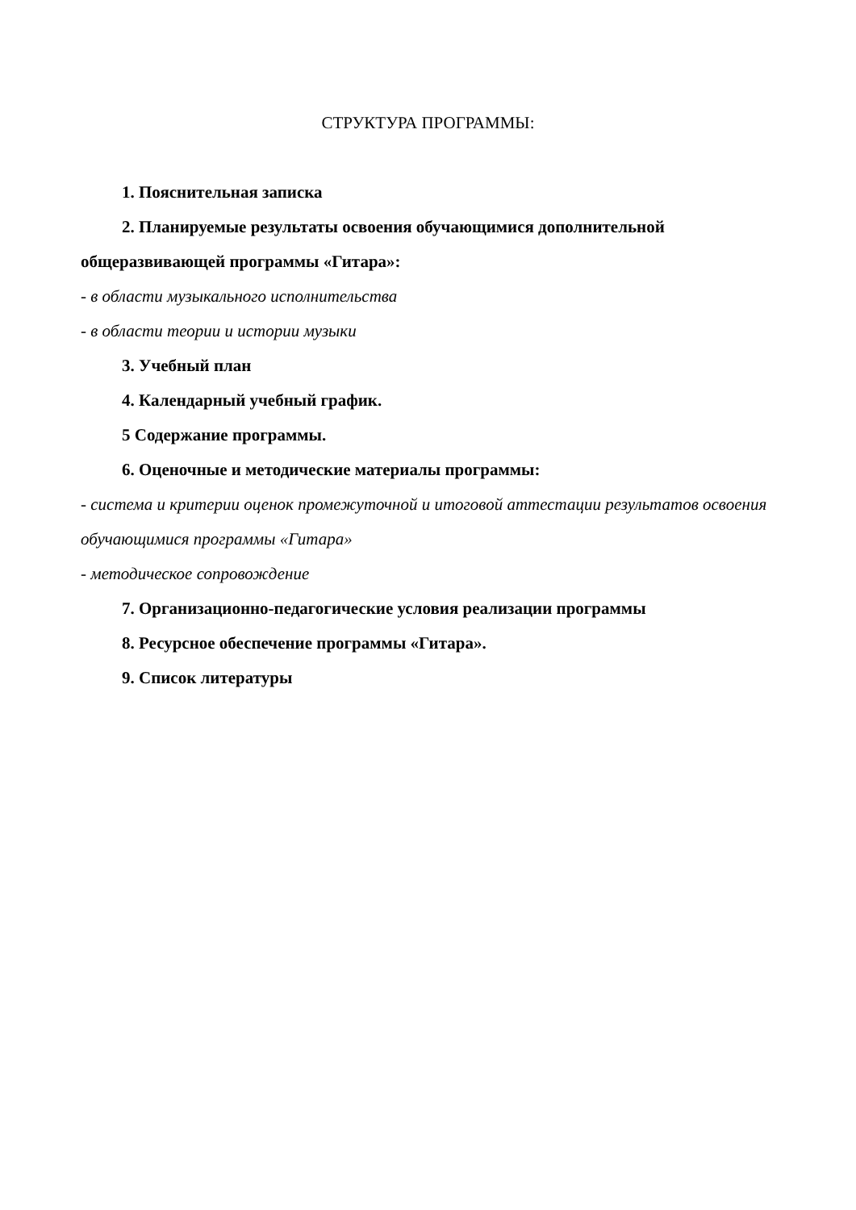СТРУКТУРА ПРОГРАММЫ:
1. Пояснительная записка
2. Планируемые результаты освоения обучающимися дополнительной общеразвивающей программы «Гитара»:
- в области музыкального исполнительства
- в области теории и истории музыки
3. Учебный план
4. Календарный учебный график.
5 Содержание программы.
6. Оценочные и методические материалы программы:
- система и критерии оценок промежуточной и итоговой аттестации результатов освоения обучающимися программы «Гитара»
- методическое сопровождение
7. Организационно-педагогические условия реализации программы
8. Ресурсное обеспечение программы «Гитара».
9. Список литературы